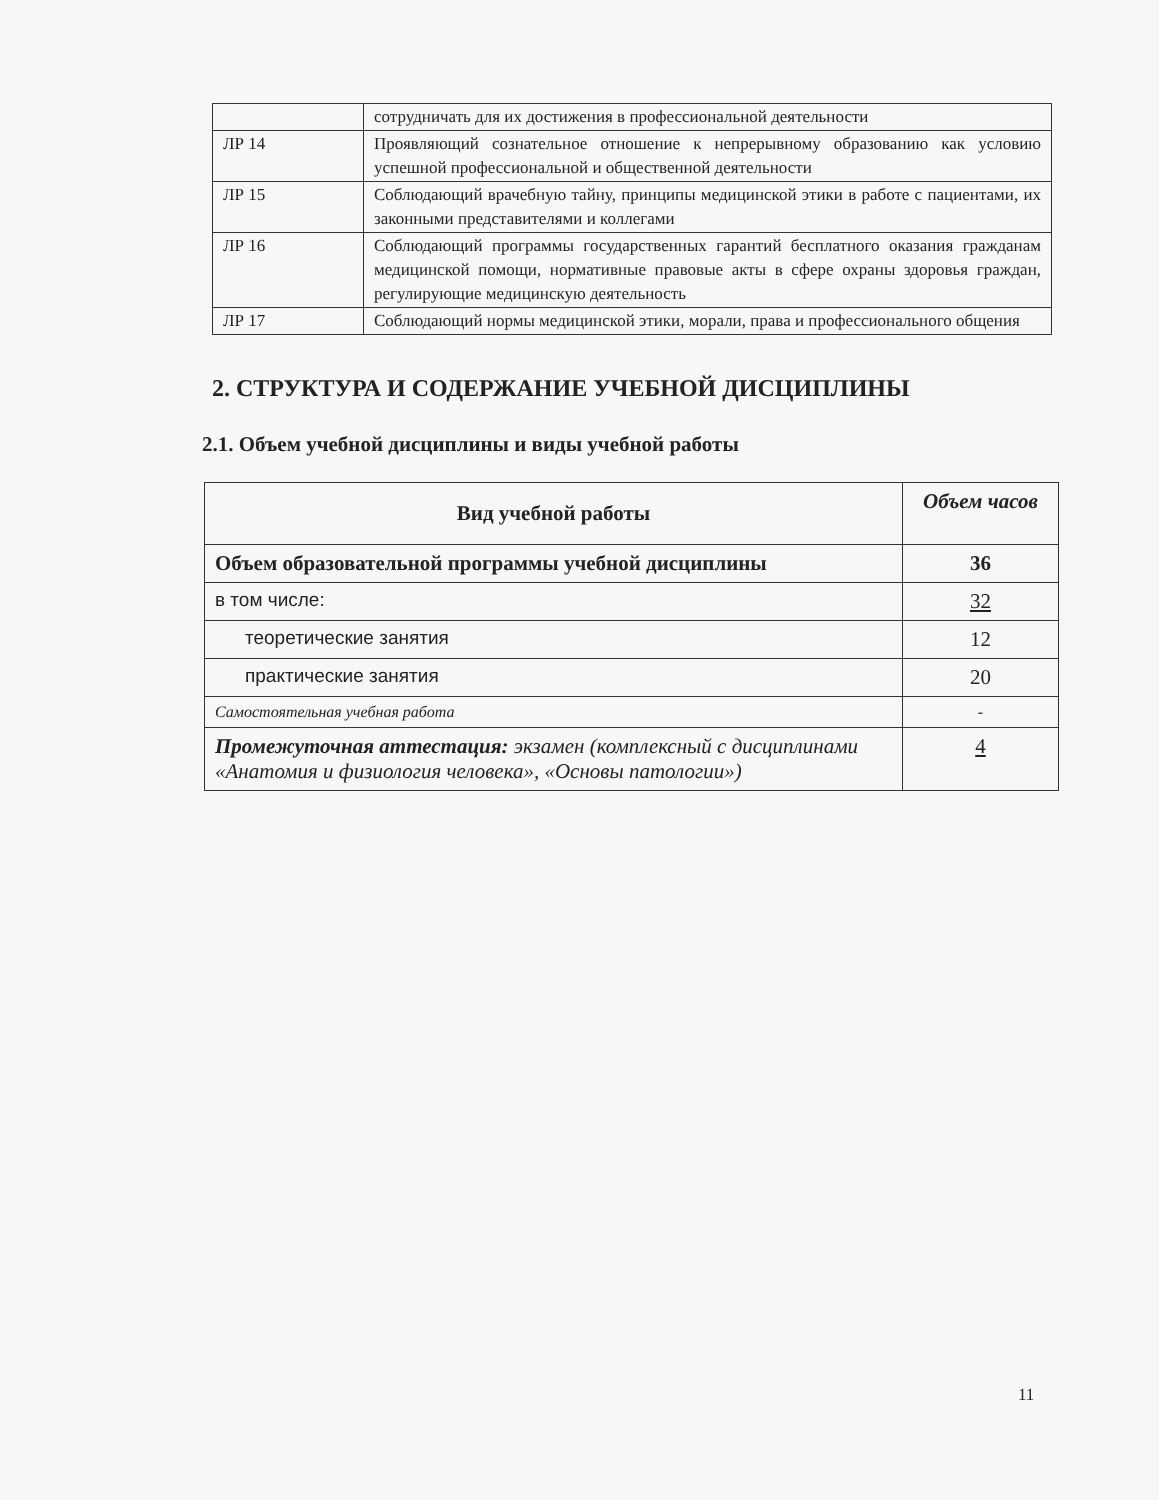| | сотрудничать для их достижения в профессиональной деятельности |
| ЛР 14 | Проявляющий сознательное отношение к непрерывному образованию как условию успешной профессиональной и общественной деятельности |
| ЛР 15 | Соблюдающий врачебную тайну, принципы медицинской этики в работе с пациентами, их законными представителями и коллегами |
| ЛР 16 | Соблюдающий программы государственных гарантий бесплатного оказания гражданам медицинской помощи, нормативные правовые акты в сфере охраны здоровья граждан, регулирующие медицинскую деятельность |
| ЛР 17 | Соблюдающий нормы медицинской этики, морали, права и профессионального общения |
2. СТРУКТУРА И СОДЕРЖАНИЕ УЧЕБНОЙ ДИСЦИПЛИНЫ
2.1. Объем учебной дисциплины и виды учебной работы
| Вид учебной работы | Объем часов |
| --- | --- |
| Объем образовательной программы учебной дисциплины | 36 |
| в том числе: | 32 |
| теоретические занятия | 12 |
| практические занятия | 20 |
| Самостоятельная учебная работа | - |
| Промежуточная аттестация: экзамен (комплексный с дисциплинами «Анатомия и физиология человека», «Основы патологии») | 4 |
11